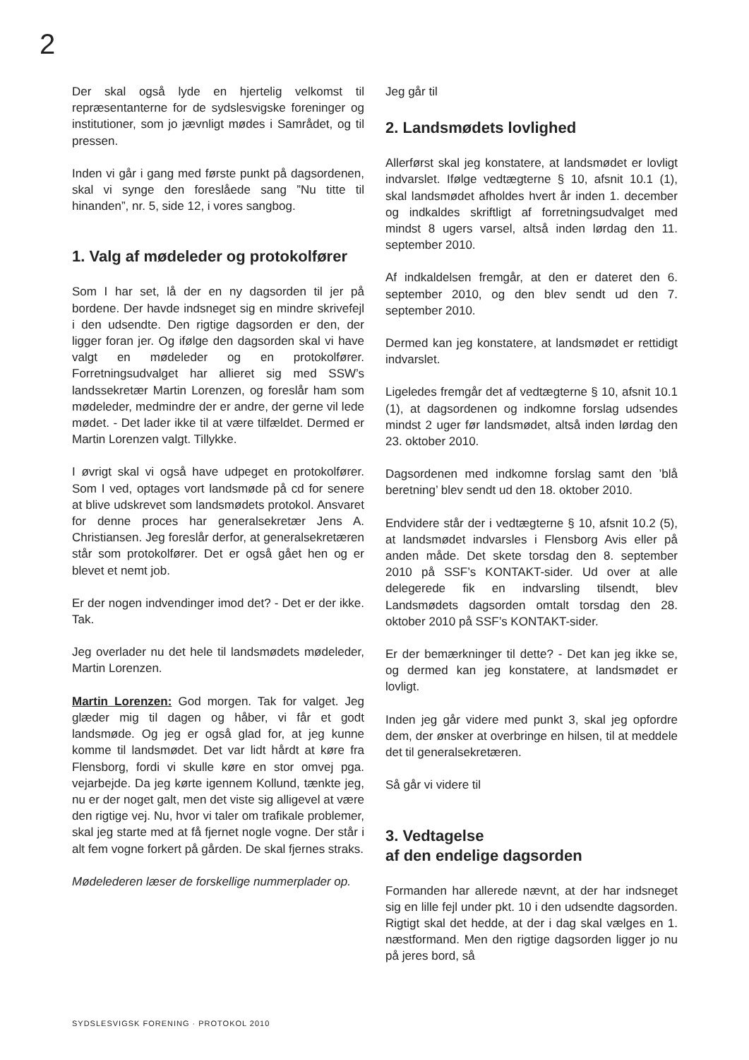2
Der skal også lyde en hjertelig velkomst til repræsentanterne for de sydslesvigske foreninger og institutioner, som jo jævnligt mødes i Samrådet, og til pressen.
Inden vi går i gang med første punkt på dagsordenen, skal vi synge den foreslåede sang ”Nu titte til hinanden”, nr. 5, side 12, i vores sangbog.
1. Valg af mødeleder og protokolfører
Som I har set, lå der en ny dagsorden til jer på bordene. Der havde indsneget sig en mindre skrivefejl i den udsendte. Den rigtige dagsorden er den, der ligger foran jer. Og ifølge den dagsorden skal vi have valgt en mødeleder og en protokolfører. Forretningsudvalget har allieret sig med SSW’s landssekretær Martin Lorenzen, og foreslår ham som mødeleder, medmindre der er andre, der gerne vil lede mødet. - Det lader ikke til at være tilfældet. Dermed er Martin Lorenzen valgt. Tillykke.
I øvrigt skal vi også have udpeget en protokolfører. Som I ved, optages vort landsmøde på cd for senere at blive udskrevet som landsmødets protokol. Ansvaret for denne proces har generalsekretær Jens A. Christiansen. Jeg foreslår derfor, at generalsekretæren står som protokolfører. Det er også gået hen og er blevet et nemt job.
Er der nogen indvendinger imod det? - Det er der ikke. Tak.
Jeg overlader nu det hele til landsmødets mødeleder, Martin Lorenzen.
Martin Lorenzen: God morgen. Tak for valget. Jeg glæder mig til dagen og håber, vi får et godt landsmøde. Og jeg er også glad for, at jeg kunne komme til landsmødet. Det var lidt hårdt at køre fra Flensborg, fordi vi skulle køre en stor omvej pga. vejarbejde. Da jeg kørte igennem Kollund, tænkte jeg, nu er der noget galt, men det viste sig alligevel at være den rigtige vej. Nu, hvor vi taler om trafikale problemer, skal jeg starte med at få fjernet nogle vogne. Der står i alt fem vogne forkert på gården. De skal fjernes straks.
Mødelederen læser de forskellige nummerplader op.
Jeg går til
2. Landsmødets lovlighed
Allerførst skal jeg konstatere, at landsmødet er lovligt indvarslet. Ifølge vedtægterne § 10, afsnit 10.1 (1), skal landsmødet afholdes hvert år inden 1. december og indkaldes skriftligt af forretningsudvalget med mindst 8 ugers varsel, altså inden lørdag den 11. september 2010.
Af indkaldelsen fremgår, at den er dateret den 6. september 2010, og den blev sendt ud den 7. september 2010.
Dermed kan jeg konstatere, at landsmødet er rettidigt indvarslet.
Ligeledes fremgår det af vedtægterne § 10, afsnit 10.1 (1), at dagsordenen og indkomne forslag udsendes mindst 2 uger før landsmødet, altså inden lørdag den 23. oktober 2010.
Dagsordenen med indkomne forslag samt den ’blå beretning’ blev sendt ud den 18. oktober 2010.
Endvidere står der i vedtægterne § 10, afsnit 10.2 (5), at landsmødet indvarsles i Flensborg Avis eller på anden måde. Det skete torsdag den 8. september 2010 på SSF’s KONTAKT-sider. Ud over at alle delegerede fik en indvarsling tilsendt, blev Landsmødets dagsorden omtalt torsdag den 28. oktober 2010 på SSF’s KONTAKT-sider.
Er der bemærkninger til dette? - Det kan jeg ikke se, og dermed kan jeg konstatere, at landsmødet er lovligt.
Inden jeg går videre med punkt 3, skal jeg opfordre dem, der ønsker at overbringe en hilsen, til at meddele det til generalsekretæren.
Så går vi videre til
3. Vedtagelse
af den endelige dagsorden
Formanden har allerede nævnt, at der har indsneget sig en lille fejl under pkt. 10 i den udsendte dagsorden. Rigtigt skal det hedde, at der i dag skal vælges en 1. næstformand. Men den rigtige dagsorden ligger jo nu på jeres bord, så
SYDSLESVIGSK FORENING · PROTOKOL 2010